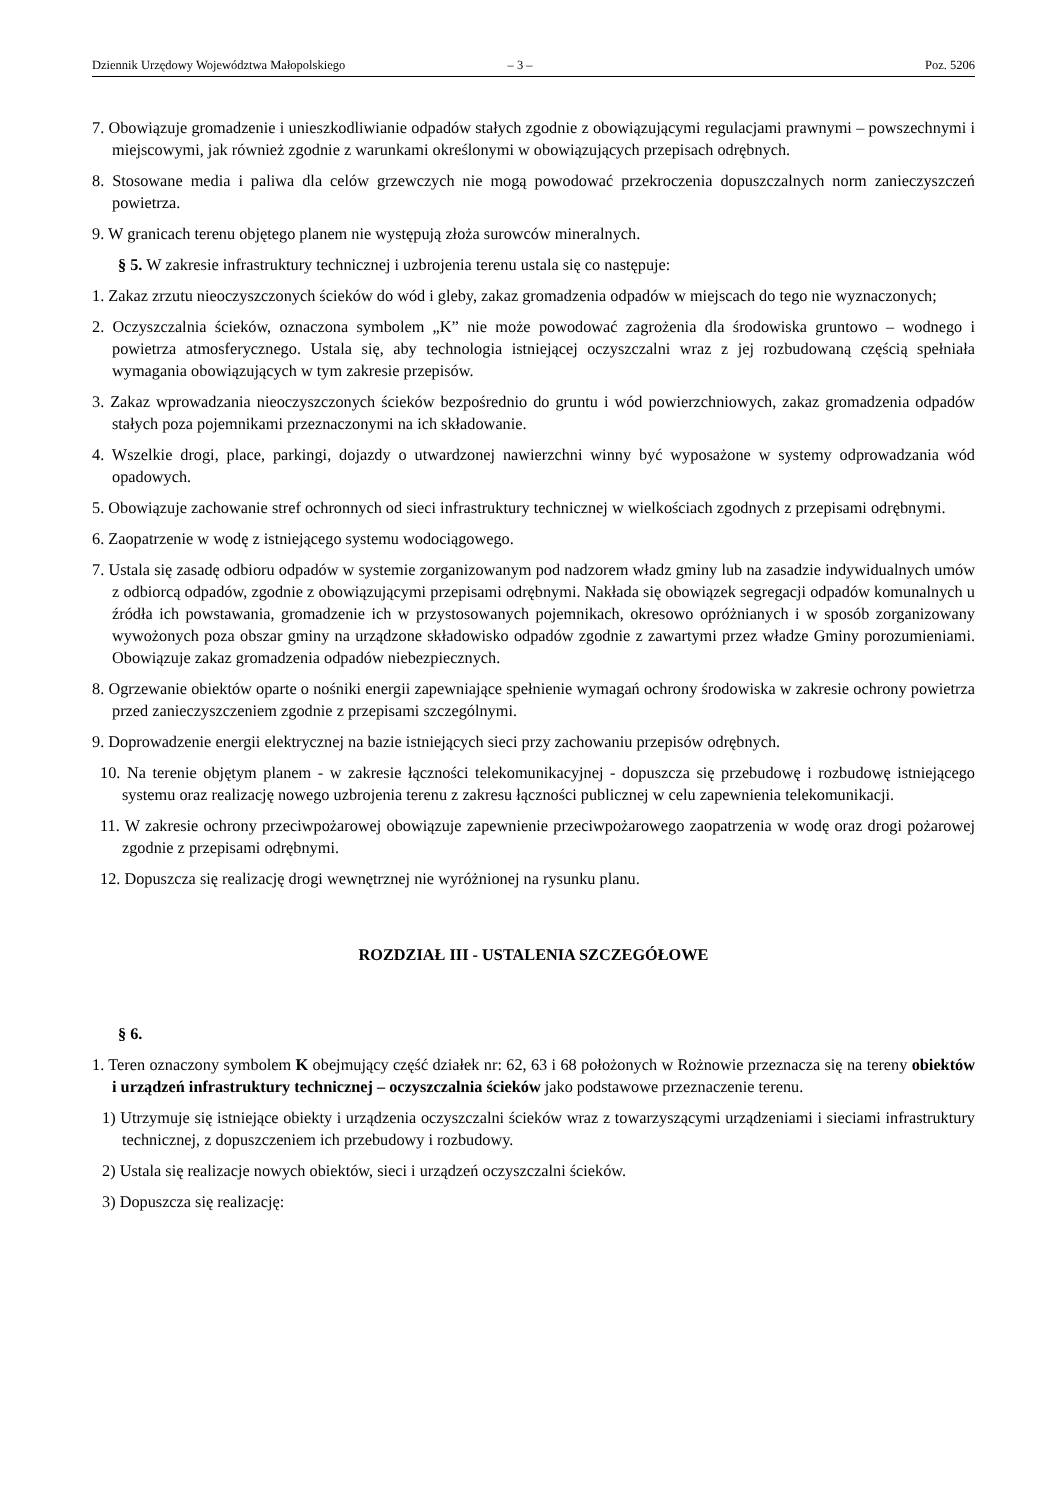Dziennik Urzędowy Województwa Małopolskiego – 3 – Poz. 5206
7. Obowiązuje gromadzenie i unieszkodliwianie odpadów stałych zgodnie z obowiązującymi regulacjami prawnymi – powszechnymi i miejscowymi, jak również zgodnie z warunkami określonymi w obowiązujących przepisach odrębnych.
8. Stosowane media i paliwa dla celów grzewczych nie mogą powodować przekroczenia dopuszczalnych norm zanieczyszczeń powietrza.
9. W granicach terenu objętego planem nie występują złoża surowców mineralnych.
§ 5. W zakresie infrastruktury technicznej i uzbrojenia terenu ustala się co następuje:
1. Zakaz zrzutu nieoczyszczonych ścieków do wód i gleby, zakaz gromadzenia odpadów w miejscach do tego nie wyznaczonych;
2. Oczyszczalnia ścieków, oznaczona symbolem „K” nie może powodować zagrożenia dla środowiska gruntowo – wodnego i powietrza atmosferycznego. Ustala się, aby technologia istniejącej oczyszczalni wraz z jej rozbudowaną częścią spełniała wymagania obowiązujących w tym zakresie przepisów.
3. Zakaz wprowadzania nieoczyszczonych ścieków bezpośrednio do gruntu i wód powierzchniowych, zakaz gromadzenia odpadów stałych poza pojemnikami przeznaczonymi na ich składowanie.
4. Wszelkie drogi, place, parkingi, dojazdy o utwardzonej nawierzchni winny być wyposażone w systemy odprowadzania wód opadowych.
5. Obowiązuje zachowanie stref ochronnych od sieci infrastruktury technicznej w wielkościach zgodnych z przepisami odrębnymi.
6. Zaopatrzenie w wodę z istniejącego systemu wodociągowego.
7. Ustala się zasadę odbioru odpadów w systemie zorganizowanym pod nadzorem władz gminy lub na zasadzie indywidualnych umów z odbiorcą odpadów, zgodnie z obowiązującymi przepisami odrębnymi. Nakłada się obowiązek segregacji odpadów komunalnych u źródła ich powstawania, gromadzenie ich w przystosowanych pojemnikach, okresowo opróżnianych i w sposób zorganizowany wywożonych poza obszar gminy na urządzone składowisko odpadów zgodnie z zawartymi przez władze Gminy porozumieniami. Obowiązuje zakaz gromadzenia odpadów niebezpiecznych.
8. Ogrzewanie obiektów oparte o nośniki energii zapewniające spełnienie wymagań ochrony środowiska w zakresie ochrony powietrza przed zanieczyszczeniem zgodnie z przepisami szczególnymi.
9. Doprowadzenie energii elektrycznej na bazie istniejących sieci przy zachowaniu przepisów odrębnych.
10. Na terenie objętym planem - w zakresie łączności telekomunikacyjnej - dopuszcza się przebudowę i rozbudowę istniejącego systemu oraz realizację nowego uzbrojenia terenu z zakresu łączności publicznej w celu zapewnienia telekomunikacji.
11. W zakresie ochrony przeciwpożarowej obowiązuje zapewnienie przeciwpożarowego zaopatrzenia w wodę oraz drogi pożarowej zgodnie z przepisami odrębnymi.
12. Dopuszcza się realizację drogi wewnętrznej nie wyróżnionej na rysunku planu.
ROZDZIAŁ III - USTALENIA SZCZEGÓŁOWE
§ 6.
1. Teren oznaczony symbolem K obejmujący część działek nr: 62, 63 i 68 położonych w Rożnowie przeznacza się na tereny obiektów i urządzeń infrastruktury technicznej – oczyszczalnia ścieków jako podstawowe przeznaczenie terenu.
1) Utrzymuje się istniejące obiekty i urządzenia oczyszczalni ścieków wraz z towarzyszącymi urządzeniami i sieciami infrastruktury technicznej, z dopuszczeniem ich przebudowy i rozbudowy.
2) Ustala się realizacje nowych obiektów, sieci i urządzeń oczyszczalni ścieków.
3) Dopuszcza się realizację: